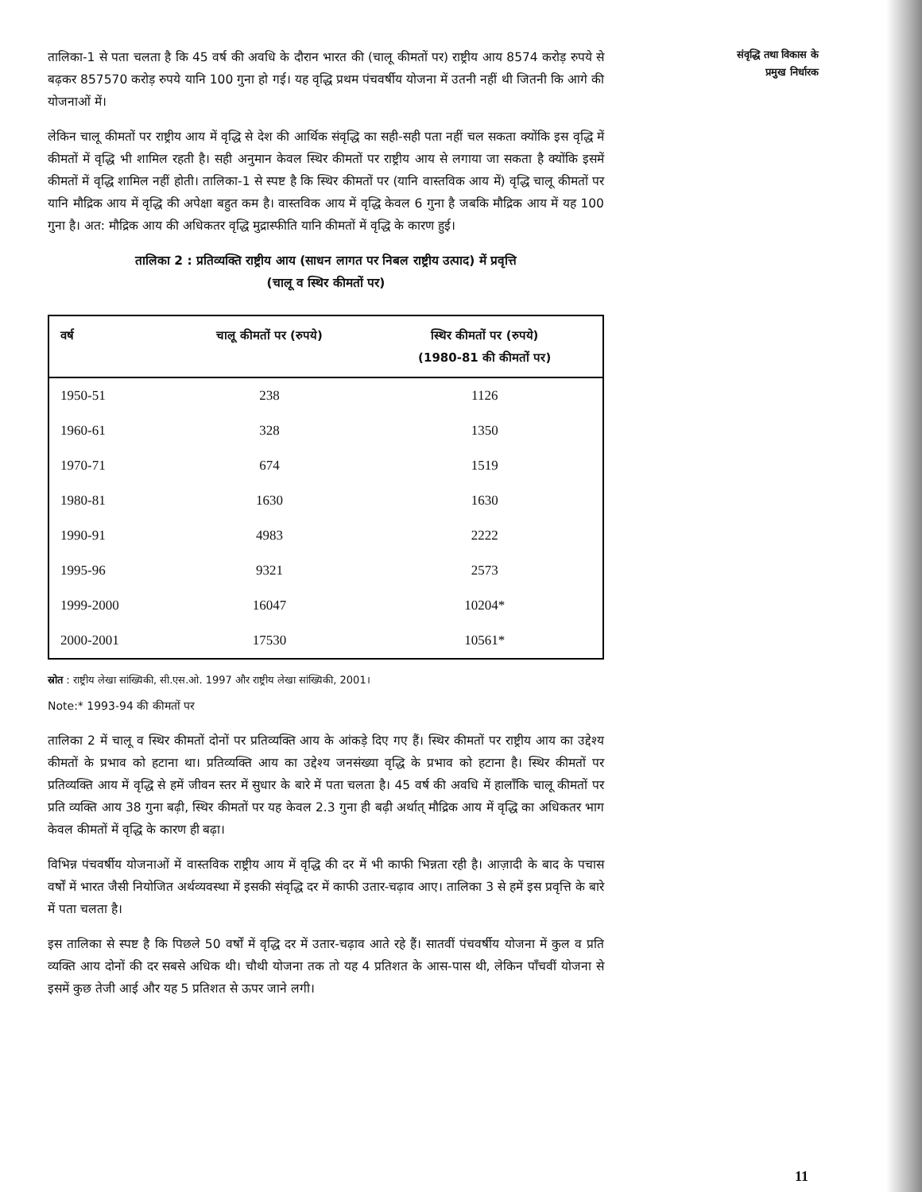संवृद्धि तथा विकास के
प्रमुख निर्धारक
तालिका-1 से पता चलता है कि 45 वर्ष की अवधि के दौरान भारत की (चालू कीमतों पर) राष्ट्रीय आय 8574 करोड़ रुपये से बढ़कर 857570 करोड़ रुपये यानि 100 गुना हो गई। यह वृद्धि प्रथम पंचवर्षीय योजना में उतनी नहीं थी जितनी कि आगे की योजनाओं में।
लेकिन चालू कीमतों पर राष्ट्रीय आय में वृद्धि से देश की आर्थिक संवृद्धि का सही-सही पता नहीं चल सकता क्योंकि इस वृद्धि में कीमतों में वृद्धि भी शामिल रहती है। सही अनुमान केवल स्थिर कीमतों पर राष्ट्रीय आय से लगाया जा सकता है क्योंकि इसमें कीमतों में वृद्धि शामिल नहीं होती। तालिका-1 से स्पष्ट है कि स्थिर कीमतों पर (यानि वास्तविक आय में) वृद्धि चालू कीमतों पर यानि मौद्रिक आय में वृद्धि की अपेक्षा बहुत कम है। वास्तविक आय में वृद्धि केवल 6 गुना है जबकि मौद्रिक आय में यह 100 गुना है। अत: मौद्रिक आय की अधिकतर वृद्धि मुद्रास्फीति यानि कीमतों में वृद्धि के कारण हुई।
तालिका 2 : प्रतिव्यक्ति राष्ट्रीय आय (साधन लागत पर निबल राष्ट्रीय उत्पाद) में प्रवृत्ति
(चालू व स्थिर कीमतों पर)
| वर्ष | चालू कीमतों पर (रुपये) | स्थिर कीमतों पर (रुपये) (1980-81 की कीमतों पर) |
| --- | --- | --- |
| 1950-51 | 238 | 1126 |
| 1960-61 | 328 | 1350 |
| 1970-71 | 674 | 1519 |
| 1980-81 | 1630 | 1630 |
| 1990-91 | 4983 | 2222 |
| 1995-96 | 9321 | 2573 |
| 1999-2000 | 16047 | 10204* |
| 2000-2001 | 17530 | 10561* |
स्रोत : राष्ट्रीय लेखा सांख्यिकी, सी.एस.ओ. 1997 और राष्ट्रीय लेखा सांख्यिकी, 2001।
Note:* 1993-94 की कीमतों पर
तालिका 2 में चालू व स्थिर कीमतों दोनों पर प्रतिव्यक्ति आय के आंकड़े दिए गए हैं। स्थिर कीमतों पर राष्ट्रीय आय का उद्देश्य कीमतों के प्रभाव को हटाना था। प्रतिव्यक्ति आय का उद्देश्य जनसंख्या वृद्धि के प्रभाव को हटाना है। स्थिर कीमतों पर प्रतिव्यक्ति आय में वृद्धि से हमें जीवन स्तर में सुधार के बारे में पता चलता है। 45 वर्ष की अवधि में हालाँकि चालू कीमतों पर प्रति व्यक्ति आय 38 गुना बढ़ी, स्थिर कीमतों पर यह केवल 2.3 गुना ही बढ़ी अर्थात् मौद्रिक आय में वृद्धि का अधिकतर भाग केवल कीमतों में वृद्धि के कारण ही बढ़ा।
विभिन्न पंचवर्षीय योजनाओं में वास्तविक राष्ट्रीय आय में वृद्धि की दर में भी काफी भिन्नता रही है। आज़ादी के बाद के पचास वर्षों में भारत जैसी नियोजित अर्थव्यवस्था में इसकी संवृद्धि दर में काफी उतार-चढ़ाव आए। तालिका 3 से हमें इस प्रवृत्ति के बारे में पता चलता है।
इस तालिका से स्पष्ट है कि पिछले 50 वर्षों में वृद्धि दर में उतार-चढ़ाव आते रहे हैं। सातवीं पंचवर्षीय योजना में कुल व प्रति व्यक्ति आय दोनों की दर सबसे अधिक थी। चौथी योजना तक तो यह 4 प्रतिशत के आस-पास थी, लेकिन पाँचवीं योजना से इसमें कुछ तेजी आई और यह 5 प्रतिशत से ऊपर जाने लगी।
11